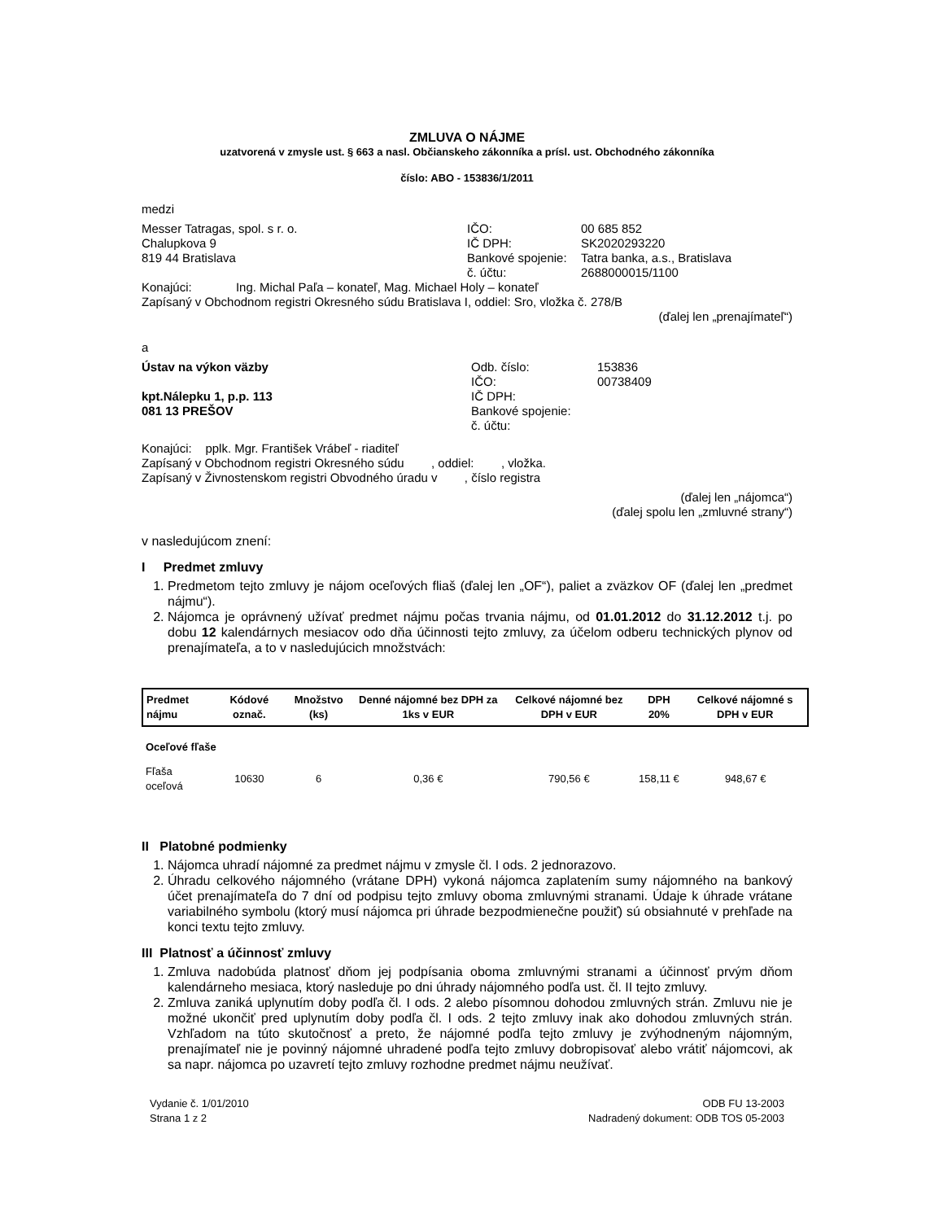ZMLUVA O NÁJME
uzatvorená v zmysle ust. § 663 a nasl. Občianskeho zákonníka a prísl. ust. Obchodného zákonníka
číslo: ABO - 153836/1/2011
medzi
Messer Tatragas, spol. s r. o.
Chalupkova 9
819 44 Bratislava
IČO: 00 685 852
IČ DPH: SK2020293220
Bankové spojenie: Tatra banka, a.s., Bratislava
č. účtu: 2688000015/1100
Konajúci: Ing. Michal Paľa – konateľ, Mag. Michael Holy – konateľ
Zapísaný v Obchodnom registri Okresného súdu Bratislava I, oddiel: Sro, vložka č. 278/B
(ďalej len „prenajímateľ“)
a
Ústav na výkon väzby
kpt.Nálepku 1, p.p. 113
081 13 PREŠOV
Odb. číslo: 153836
IČO: 00738409
IČ DPH:
Bankové spojenie:
č. účtu:
Konajúci: pplk. Mgr. František Vrábeľ - riaditeľ
Zapísaný v Obchodnom registri Okresného súdu , oddiel: , vložka.
Zapísaný v Živnostenskom registri Obvodného úradu v , číslo registra
(ďalej len „nájomca“)
(ďalej spolu len „zmluvné strany“)
v nasledujúcom znení:
I Predmet zmluvy
1. Predmetom tejto zmluvy je nájom oceľových fliaš (ďalej len „OF“), paliet a zväzkov OF (ďalej len „predmet nájmu“).
2. Nájomca je oprávnený užívať predmet nájmu počas trvania nájmu, od 01.01.2012 do 31.12.2012 t.j. po dobu 12 kalendárnych mesiacov odo dňa účinnosti tejto zmluvy, za účelom odberu technických plynov od prenajímateľa, a to v nasledujúcich množstvách:
| Predmet nájmu | Kódové označ. | Množstvo (ks) | Denné nájomné bez DPH za 1ks v EUR | Celkové nájomné bez DPH v EUR | DPH 20% | Celkové nájomné s DPH v EUR |
| --- | --- | --- | --- | --- | --- | --- |
| Oceľové fľaše | | | | | | |
| Fľaša oceľová | 10630 | 6 | 0,36 € | 790,56 € | 158,11 € | 948,67 € |
II Platobné podmienky
1. Nájomca uhradí nájomné za predmet nájmu v zmysle čl. I ods. 2 jednorazovo.
2. Úhradu celkového nájomného (vrátane DPH) vykoná nájomca zaplatením sumy nájomného na bankový účet prenajímateľa do 7 dní od podpisu tejto zmluvy oboma zmluvnými stranami. Údaje k úhrade vrátane variabilného symbolu (ktorý musí nájomca pri úhrade bezpodmienečne použiť) sú obsiahnuté v prehľade na konci textu tejto zmluvy.
III Platnosť a účinnosť zmluvy
1. Zmluva nadobúda platnosť dňom jej podpísania oboma zmluvnými stranami a účinnosť prvým dňom kalendárneho mesiaca, ktorý nasleduje po dni úhrady nájomného podľa ust. čl. II tejto zmluvy.
2. Zmluva zaniká uplynutím doby podľa čl. I ods. 2 alebo písomnou dohodou zmluvných strán. Zmluvu nie je možné ukončiť pred uplynutím doby podľa čl. I ods. 2 tejto zmluvy inak ako dohodou zmluvných strán. Vzhľadom na túto skutočnosť a preto, že nájomné podľa tejto zmluvy je zvýhodneným nájomným, prenajímateľ nie je povinný nájomné uhradené podľa tejto zmluvy dobropisovať alebo vrátiť nájomcovi, ak sa napr. nájomca po uzavretí tejto zmluvy rozhodne predmet nájmu neužívať.
Vydanie č. 1/01/2010
Strana 1 z 2
ODB FU 13-2003
Nadradený dokument: ODB TOS 05-2003